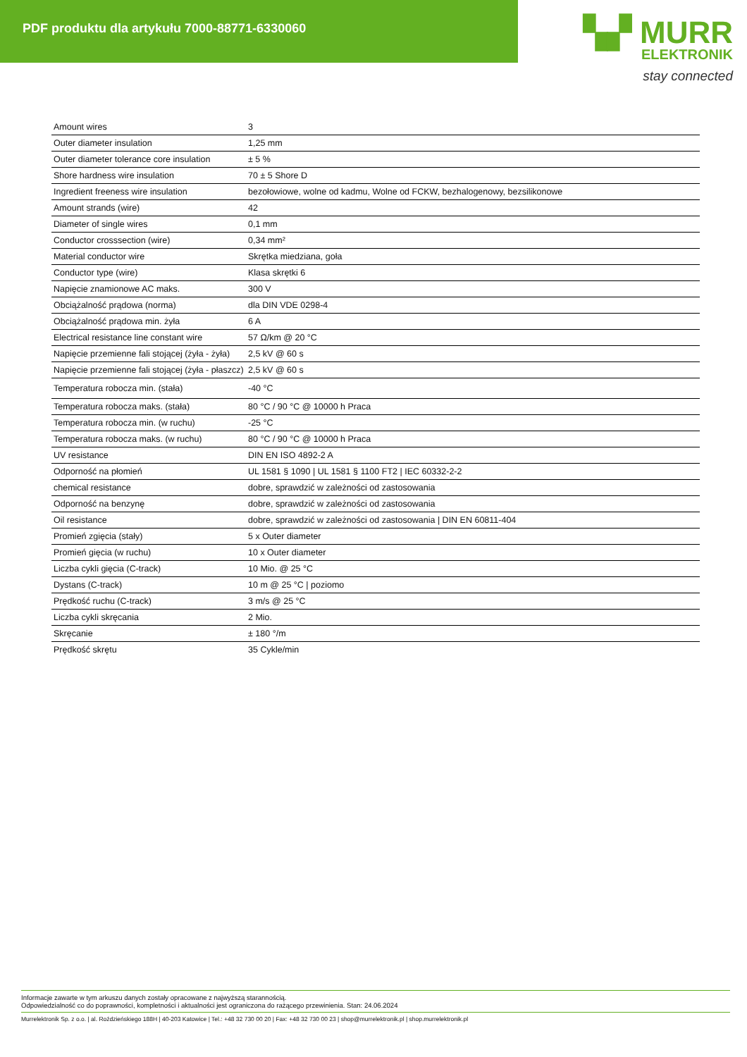PDF produktu dla artykułu 7000-88771-6330060
▚▞ MURR
ELEKTRONIK
stay connected
| Amount wires | 3 |
| Outer diameter insulation | 1,25 mm |
| Outer diameter tolerance core insulation | ± 5 % |
| Shore hardness wire insulation | 70 ± 5 Shore D |
| Ingredient freeness wire insulation | bezołowiowe, wolne od kadmu, Wolne od FCKW, bezhalogenowy, bezsilikonowe |
| Amount strands (wire) | 42 |
| Diameter of single wires | 0,1 mm |
| Conductor crosssection (wire) | 0,34 mm² |
| Material conductor wire | Skrętka miedziana, goła |
| Conductor type (wire) | Klasa skrętki 6 |
| Napięcie znamionowe AC maks. | 300 V |
| Obciążalność prądowa (norma) | dla DIN VDE 0298-4 |
| Obciążalność prądowa min. żyła | 6 A |
| Electrical resistance line constant wire | 57 Ω/km @ 20 °C |
| Napięcie przemienne fali stojącej (żyła - żyła) | 2,5 kV @ 60 s |
| Napięcie przemienne fali stojącej (żyła - płaszcz) | 2,5 kV @ 60 s |
| Temperatura robocza min. (stała) | -40 °C |
| Temperatura robocza maks. (stała) | 80 °C / 90 °C @ 10000 h Praca |
| Temperatura robocza min. (w ruchu) | -25 °C |
| Temperatura robocza maks. (w ruchu) | 80 °C / 90 °C @ 10000 h Praca |
| UV resistance | DIN EN ISO 4892-2 A |
| Odporność na płomień | UL 1581 § 1090 / UL 1581 § 1100 FT2 / IEC 60332-2-2 |
| chemical resistance | dobre, sprawdzić w zależności od zastosowania |
| Odporność na benzynę | dobre, sprawdzić w zależności od zastosowania |
| Oil resistance | dobre, sprawdzić w zależności od zastosowania / DIN EN 60811-404 |
| Promień zgięcia (stały) | 5 x Outer diameter |
| Promień gięcia (w ruchu) | 10 x Outer diameter |
| Liczba cykli gięcia (C-track) | 10 Mio. @ 25 °C |
| Dystans (C-track) | 10 m @ 25 °C / poziomo |
| Prędkość ruchu (C-track) | 3 m/s @ 25 °C |
| Liczba cykli skręcania | 2 Mio. |
| Skręcanie | ± 180 °/m |
| Prędkość skrętu | 35 Cykle/min |
Informacje zawarte w tym arkuszu danych zostały opracowane z najwyższą starannością.
Odpowiedzialność co do poprawności, kompletności i aktualności jest ograniczona do rażącego przewinienia. Stan: 24.06.2024
Murrelektronik Sp. z o.o. | al. Roździeńskiego 188H | 40-203 Katowice | Tel.: +48 32 730 00 20 | Fax: +48 32 730 00 23 | shop@murrelektronik.pl | shop.murrelektronik.pl